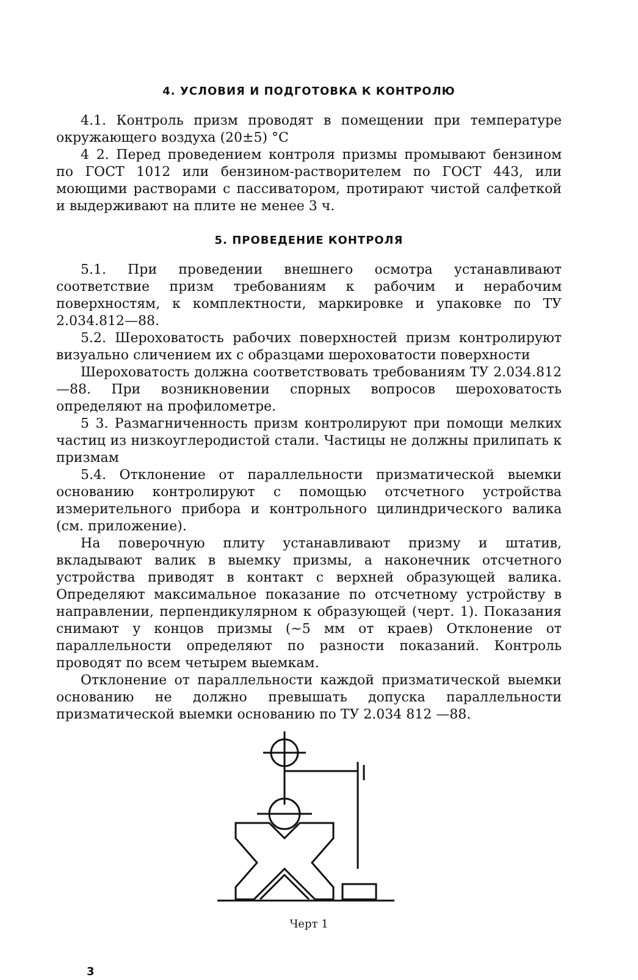4. УСЛОВИЯ И ПОДГОТОВКА К КОНТРОЛЮ
4.1. Контроль призм проводят в помещении при температуре окружающего воздуха (20±5) °С
4 2. Перед проведением контроля призмы промывают бензином по ГОСТ 1012 или бензином-растворителем по ГОСТ 443, или моющими растворами с пассиватором, протирают чистой салфеткой и выдерживают на плите не менее 3 ч.
5. ПРОВЕДЕНИЕ КОНТРОЛЯ
5.1. При проведении внешнего осмотра устанавливают соответствие призм требованиям к рабочим и нерабочим поверхностям, к комплектности, маркировке и упаковке по ТУ 2.034.812—88.
5.2. Шероховатость рабочих поверхностей призм контролируют визуально сличением их с образцами шероховатости поверхности
Шероховатость должна соответствовать требованиям ТУ 2.034.812—88. При возникновении спорных вопросов шероховатость определяют на профилометре.
5 3. Размагниченность призм контролируют при помощи мелких частиц из низкоуглеродистой стали. Частицы не должны прилипать к призмам
5.4. Отклонение от параллельности призматической выемки основанию контролируют с помощью отсчетного устройства измерительного прибора и контрольного цилиндрического валика (см. приложение).
На поверочную плиту устанавливают призму и штатив, вкладывают валик в выемку призмы, а наконечник отсчетного устройства приводят в контакт с верхней образующей валика. Определяют максимальное показание по отсчетному устройству в направлении, перпендикулярном к образующей (черт. 1). Показания снимают у концов призмы (~5 мм от краев) Отклонение от параллельности определяют по разности показаний. Контроль проводят по всем четырем выемкам.
Отклонение от параллельности каждой призматической выемки основанию не должно превышать допуска параллельности призматической выемки основанию по ТУ 2.034 812 —88.
Черт 1
3